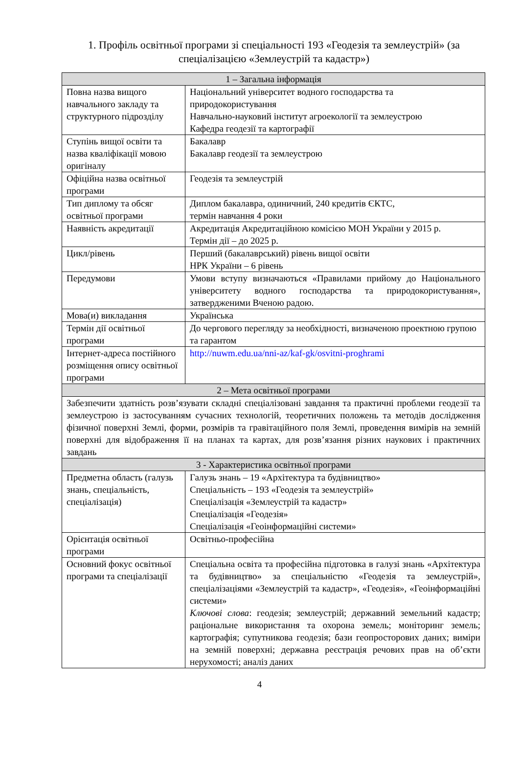1. Профіль освітньої програми зі спеціальності 193 «Геодезія та землеустрій» (за спеціалізацією «Землеустрій та кадастр»)
| 1 – Загальна інформація | |
| Повна назва вищого навчального закладу та структурного підрозділу | Національний університет водного господарства та природокористування Навчально-науковий інститут агроекології та землеустрою Кафедра геодезії та картографії |
| Ступінь вищої освіти та назва кваліфікації мовою оригіналу | Бакалавр Бакалавр геодезії та землеустрою |
| Офіційна назва освітньої програми | Геодезія та землеустрій |
| Тип диплому та обсяг освітньої програми | Диплом бакалавра, одиничний, 240 кредитів ЄКТС, термін навчання 4 роки |
| Наявність акредитації | Акредитація Акредитаційною комісією МОН України у 2015 р. Термін дії – до 2025 р. |
| Цикл/рівень | Перший (бакалаврський) рівень вищої освіти НРК України – 6 рівень |
| Передумови | Умови вступу визначаються «Правилами прийому до Національного університету водного господарства та природокористування», затвердженими Вченою радою. |
| Мова(и) викладання | Українська |
| Термін дії освітньої програми | До чергового перегляду за необхідності, визначеною проектною групою та гарантом |
| Інтернет-адреса постійного розміщення опису освітньої програми | http://nuwm.edu.ua/nni-az/kaf-gk/osvitni-proghrami |
| 2 – Мета освітньої програми | |
| Забезпечити здатність розв’язувати складні спеціалізовані завдання та практичні проблеми геодезії та землеустрою із застосуванням сучасних технологій, теоретичних положень та методів дослідження фізичної поверхні Землі, форми, розмірів та гравітаційного поля Землі, проведення вимірів на земній поверхні для відображення її на планах та картах, для розв’язання різних наукових і практичних завдань | |
| 3 - Характеристика освітньої програми | |
| Предметна область (галузь знань, спеціальність, спеціалізація) | Галузь знань – 19 «Архітектура та будівництво» Спеціальність – 193 «Геодезія та землеустрій» Спеціалізація «Землеустрій та кадастр» Спеціалізація «Геодезія» Спеціалізація «Геоінформаційні системи» |
| Орієнтація освітньої програми | Освітньо-професійна |
| Основний фокус освітньої програми та спеціалізації | Спеціальна освіта та професійна підготовка в галузі знань «Архітектура та будівництво» за спеціальністю «Геодезія та землеустрій», спеціалізаціями «Землеустрій та кадастр», «Геодезія», «Геоінформаційні системи» Ключові слова : геодезія; землеустрій; державний земельний кадастр; раціональне використання та охорона земель; моніторинг земель; картографія; супутникова геодезія; бази геопросторових даних; виміри на земній поверхні; державна реєстрація речових прав на об’єкти нерухомості; аналіз даних |
4